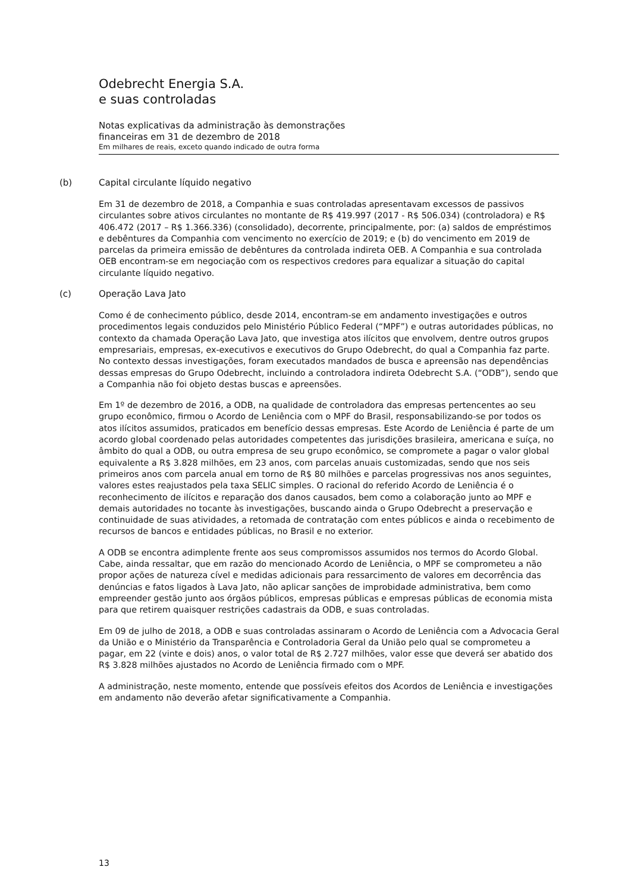Odebrecht Energia S.A.
e suas controladas
Notas explicativas da administração às demonstrações
financeiras em 31 de dezembro de 2018
Em milhares de reais, exceto quando indicado de outra forma
(b) Capital circulante líquido negativo
Em 31 de dezembro de 2018, a Companhia e suas controladas apresentavam excessos de passivos circulantes sobre ativos circulantes no montante de R$ 419.997 (2017 - R$ 506.034) (controladora) e R$ 406.472 (2017 – R$ 1.366.336) (consolidado), decorrente, principalmente, por: (a) saldos de empréstimos e debêntures da Companhia com vencimento no exercício de 2019; e (b) do vencimento em 2019 de parcelas da primeira emissão de debêntures da controlada indireta OEB. A Companhia e sua controlada OEB encontram-se em negociação com os respectivos credores para equalizar a situação do capital circulante líquido negativo.
(c) Operação Lava Jato
Como é de conhecimento público, desde 2014, encontram-se em andamento investigações e outros procedimentos legais conduzidos pelo Ministério Público Federal (“MPF”) e outras autoridades públicas, no contexto da chamada Operação Lava Jato, que investiga atos ilícitos que envolvem, dentre outros grupos empresariais, empresas, ex-executivos e executivos do Grupo Odebrecht, do qual a Companhia faz parte. No contexto dessas investigações, foram executados mandados de busca e apreensão nas dependências dessas empresas do Grupo Odebrecht, incluindo a controladora indireta Odebrecht S.A. (“ODB”), sendo que a Companhia não foi objeto destas buscas e apreensões.
Em 1º de dezembro de 2016, a ODB, na qualidade de controladora das empresas pertencentes ao seu grupo econômico, firmou o Acordo de Leniência com o MPF do Brasil, responsabilizando-se por todos os atos ilícitos assumidos, praticados em benefício dessas empresas. Este Acordo de Leniência é parte de um acordo global coordenado pelas autoridades competentes das jurisdições brasileira, americana e suíça, no âmbito do qual a ODB, ou outra empresa de seu grupo econômico, se compromete a pagar o valor global equivalente a R$ 3.828 milhões, em 23 anos, com parcelas anuais customizadas, sendo que nos seis primeiros anos com parcela anual em torno de R$ 80 milhões e parcelas progressivas nos anos seguintes, valores estes reajustados pela taxa SELIC simples. O racional do referido Acordo de Leniência é o reconhecimento de ilícitos e reparação dos danos causados, bem como a colaboração junto ao MPF e demais autoridades no tocante às investigações, buscando ainda o Grupo Odebrecht a preservação e continuidade de suas atividades, a retomada de contratação com entes públicos e ainda o recebimento de recursos de bancos e entidades públicas, no Brasil e no exterior.
A ODB se encontra adimplente frente aos seus compromissos assumidos nos termos do Acordo Global. Cabe, ainda ressaltar, que em razão do mencionado Acordo de Leniência, o MPF se comprometeu a não propor ações de natureza cível e medidas adicionais para ressarcimento de valores em decorrência das denúncias e fatos ligados à Lava Jato, não aplicar sanções de improbidade administrativa, bem como empreender gestão junto aos órgãos públicos, empresas públicas e empresas públicas de economia mista para que retirem quaisquer restrições cadastrais da ODB, e suas controladas.
Em 09 de julho de 2018, a ODB e suas controladas assinaram o Acordo de Leniência com a Advocacia Geral da União e o Ministério da Transparência e Controladoria Geral da União pelo qual se comprometeu a pagar, em 22 (vinte e dois) anos, o valor total de R$ 2.727 milhões, valor esse que deverá ser abatido dos R$ 3.828 milhões ajustados no Acordo de Leniência firmado com o MPF.
A administração, neste momento, entende que possíveis efeitos dos Acordos de Leniência e investigações em andamento não deverão afetar significativamente a Companhia.
13